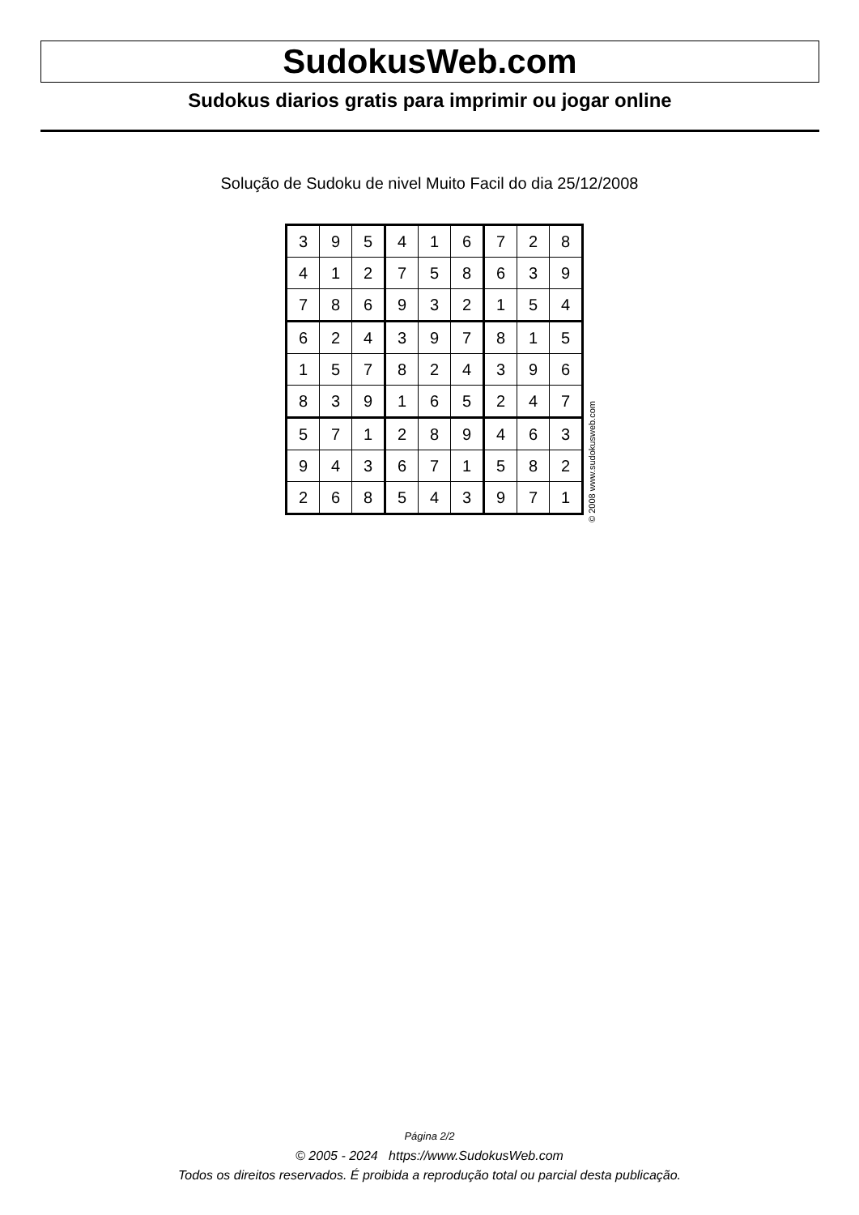SudokusWeb.com
Sudokus diarios gratis para imprimir ou jogar online
Solução de Sudoku de nivel Muito Facil do dia 25/12/2008
| 3 | 9 | 5 | 4 | 1 | 6 | 7 | 2 | 8 |
| 4 | 1 | 2 | 7 | 5 | 8 | 6 | 3 | 9 |
| 7 | 8 | 6 | 9 | 3 | 2 | 1 | 5 | 4 |
| 6 | 2 | 4 | 3 | 9 | 7 | 8 | 1 | 5 |
| 1 | 5 | 7 | 8 | 2 | 4 | 3 | 9 | 6 |
| 8 | 3 | 9 | 1 | 6 | 5 | 2 | 4 | 7 |
| 5 | 7 | 1 | 2 | 8 | 9 | 4 | 6 | 3 |
| 9 | 4 | 3 | 6 | 7 | 1 | 5 | 8 | 2 |
| 2 | 6 | 8 | 5 | 4 | 3 | 9 | 7 | 1 |
© 2008 www.sudokusweb.com
Página 2/2
© 2005 - 2024 https://www.SudokusWeb.com
Todos os direitos reservados. É proibida a reprodução total ou parcial desta publicação.